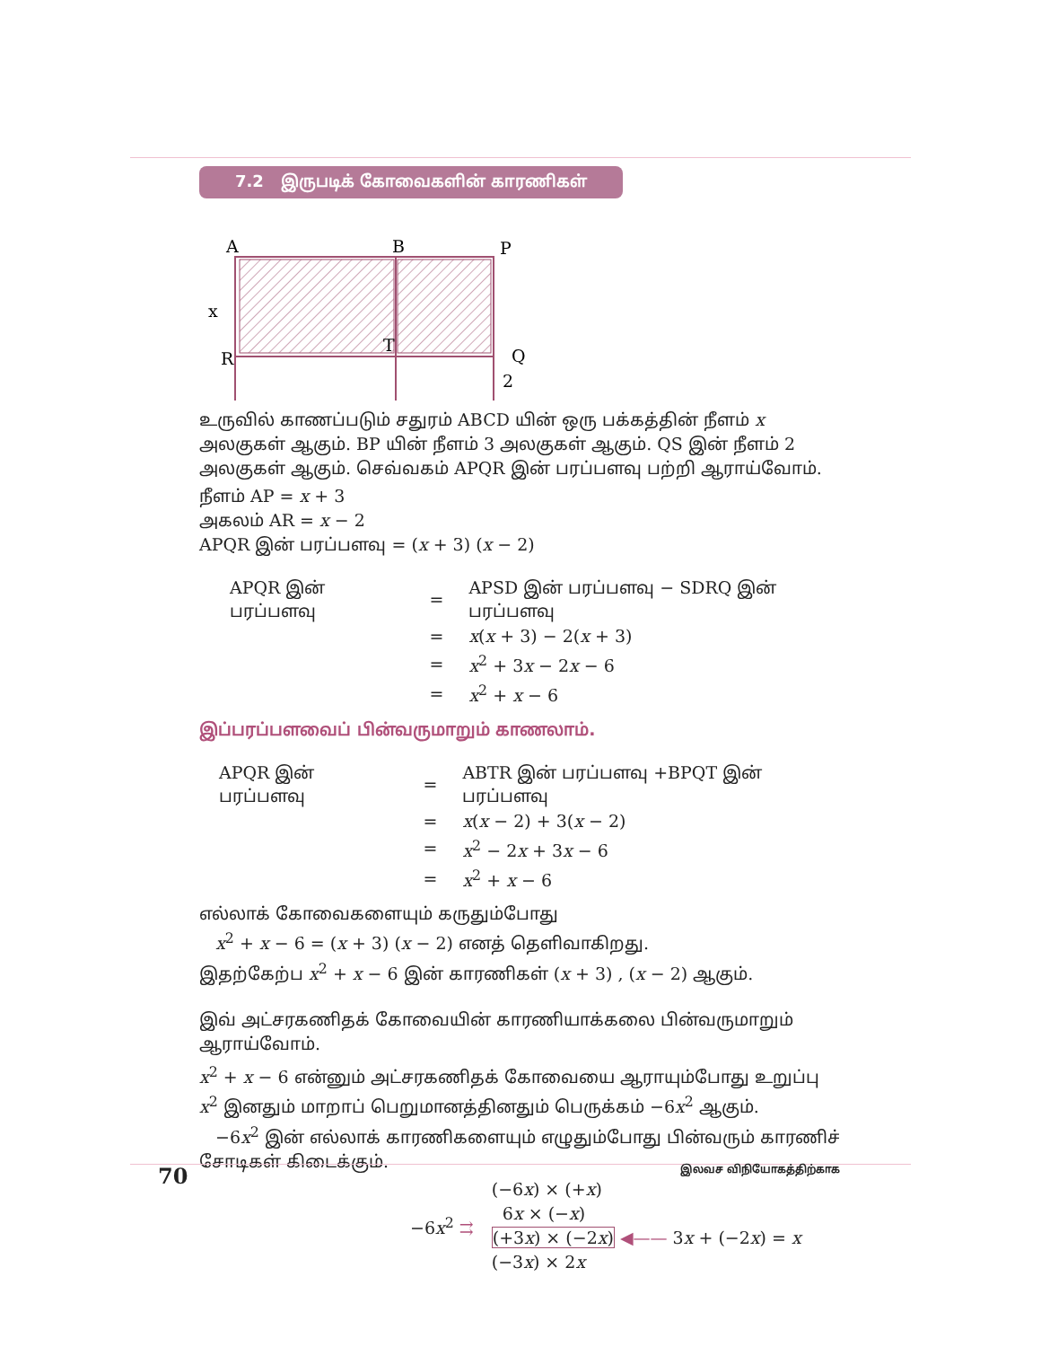7.2 இருபடிக் கோவைகளின் காரணிகள்
A
B
P
x
R
T
Q
2
உருவில் காணப்படும் சதுரம் ABCD யின் ஒரு பக்கத்தின் நீளம் x அலகுகள் ஆகும். BP யின் நீளம் 3 அலகுகள் ஆகும். QS இன் நீளம் 2 அலகுகள் ஆகும். செவ்வகம் APQR இன் பரப்பளவு பற்றி ஆராய்வோம்.
நீளம் AP = x + 3
அகலம் AR = x − 2
APQR இன் பரப்பளவு = (x + 3) (x − 2)
| APQR இன் பரப்பளவு | = | APSD இன் பரப்பளவு − SDRQ இன் பரப்பளவு |
| | = | x ( x + 3) − 2( x + 3) |
| | = | x<sup>2</sup> + 3 x − 2 x − 6 |
| | = | x<sup>2</sup> + x − 6 |
இப்பரப்பளவைப் பின்வருமாறும் காணலாம்.
| APQR இன் பரப்பளவு | = | ABTR இன் பரப்பளவு +BPQT இன் பரப்பளவு |
| | = | x ( x − 2) + 3( x − 2) |
| | = | x<sup>2</sup> − 2 x + 3 x − 6 |
| | = | x<sup>2</sup> + x − 6 |
எல்லாக் கோவைகளையும் கருதும்போது
x<sup>2</sup> + x − 6 = (x + 3) (x − 2) எனத் தெளிவாகிறது.
இதற்கேற்ப x<sup>2</sup> + x − 6 இன் காரணிகள் (x + 3) , (x − 2) ஆகும்.
இவ் அட்சரகணிதக் கோவையின் காரணியாக்கலை பின்வருமாறும் ஆராய்வோம்.
x<sup>2</sup> + x − 6 என்னும் அட்சரகணிதக் கோவையை ஆராயும்போது உறுப்பு x<sup>2</sup> இனதும் மாறாப் பெறுமானத்தினதும் பெருக்கம் −6x<sup>2</sup> ஆகும்.
−6x<sup>2</sup> இன் எல்லாக் காரணிகளையும் எழுதும்போது பின்வரும் காரணிச் சோடிகள் கிடைக்கும்.
−6x<sup>2</sup> ⇉
(−6x) × (+x)
6x × (−x)
(+3x) × (−2x) ◀—— 3x + (−2x) = x
(−3x) × 2x
70 இலவச விநியோகத்திற்காக